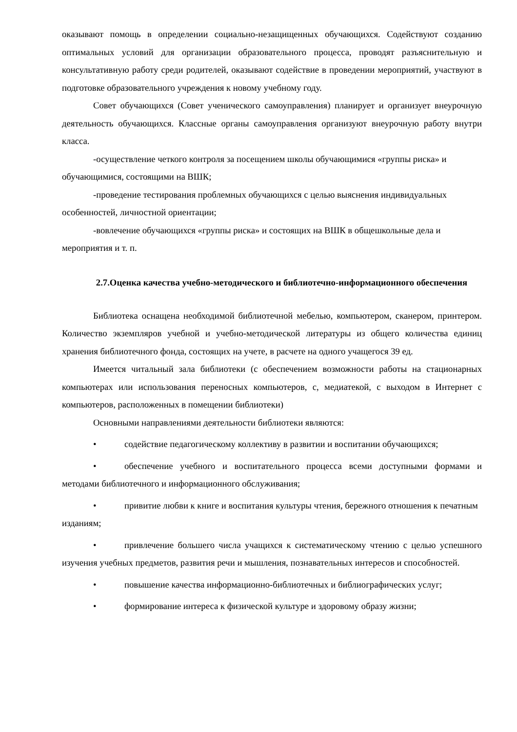оказывают помощь в определении социально-незащищенных обучающихся. Содействуют созданию оптимальных условий для организации образовательного процесса, проводят разъяснительную и консультативную работу среди родителей, оказывают содействие в проведении мероприятий, участвуют в подготовке образовательного учреждения к новому учебному году.
Совет обучающихся (Совет ученического самоуправления) планирует и организует внеурочную деятельность обучающихся. Классные органы самоуправления организуют внеурочную работу внутри класса.
-осуществление четкого контроля за посещением школы обучающимися «группы риска» и обучающимися, состоящими на ВШК;
-проведение тестирования проблемных обучающихся с целью выяснения индивидуальных особенностей, личностной ориентации;
-вовлечение обучающихся «группы риска» и состоящих на ВШК в общешкольные дела и мероприятия и т. п.
2.7.Оценка качества учебно-методического и библиотечно-информационного обеспечения
Библиотека оснащена необходимой библиотечной мебелью, компьютером, сканером, принтером. Количество экземпляров учебной и учебно-методической литературы из общего количества единиц хранения библиотечного фонда, состоящих на учете, в расчете на одного учащегося 39 ед.
Имеется читальный зала библиотеки (с обеспечением возможности работы на стационарных компьютерах или использования переносных компьютеров, с, медиатекой, с выходом в Интернет с компьютеров, расположенных в помещении библиотеки)
Основными направлениями деятельности библиотеки являются:
• содействие педагогическому коллективу в развитии и воспитании обучающихся;
• обеспечение учебного и воспитательного процесса всеми доступными формами и методами библиотечного и информационного обслуживания;
• привитие любви к книге и воспитания культуры чтения, бережного отношения к печатным изданиям;
• привлечение большего числа учащихся к систематическому чтению с целью успешного изучения учебных предметов, развития речи и мышления, познавательных интересов и способностей.
• повышение качества информационно-библиотечных и библиографических услуг;
• формирование интереса к физической культуре и здоровому образу жизни;